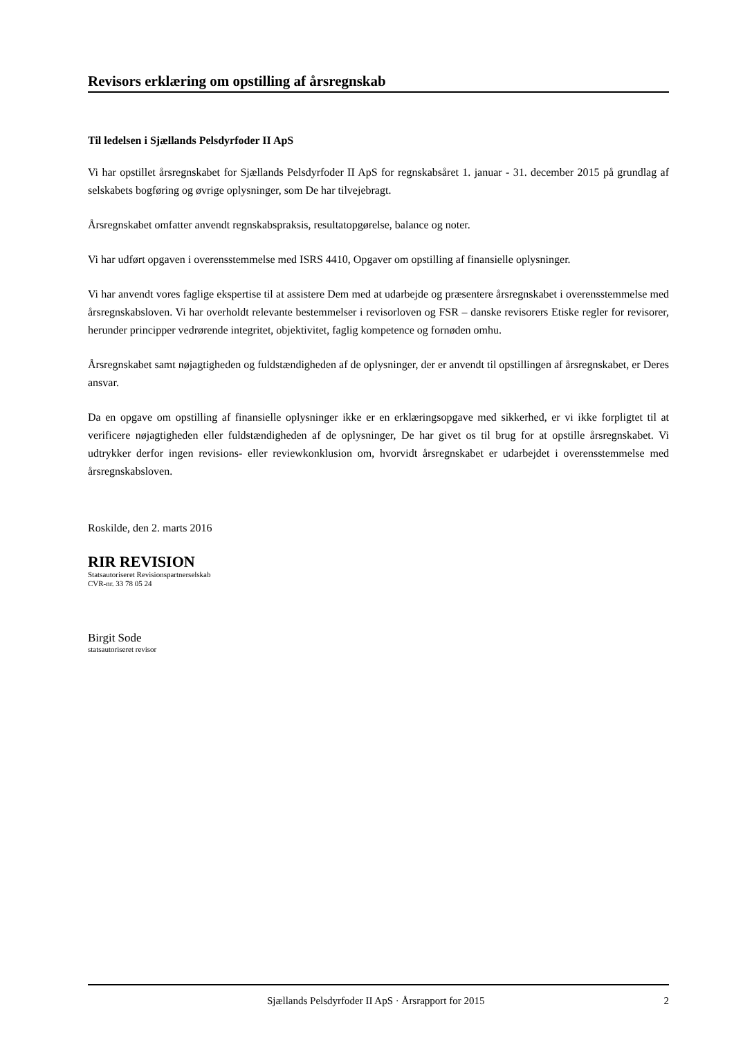Revisors erklæring om opstilling af årsregnskab
Til ledelsen i Sjællands Pelsdyrfoder II ApS
Vi har opstillet årsregnskabet for Sjællands Pelsdyrfoder II ApS for regnskabsåret 1. januar - 31. december 2015 på grundlag af selskabets bogføring og øvrige oplysninger, som De har tilvejebragt.
Årsregnskabet omfatter anvendt regnskabspraksis, resultatopgørelse, balance og noter.
Vi har udført opgaven i overensstemmelse med ISRS 4410, Opgaver om opstilling af finansielle oplysninger.
Vi har anvendt vores faglige ekspertise til at assistere Dem med at udarbejde og præsentere årsregnskabet i overensstemmelse med årsregnskabsloven. Vi har overholdt relevante bestemmelser i revisorloven og FSR – danske revisorers Etiske regler for revisorer, herunder principper vedrørende integritet, objektivitet, faglig kompetence og fornøden omhu.
Årsregnskabet samt nøjagtigheden og fuldstændigheden af de oplysninger, der er anvendt til opstillingen af årsregnskabet, er Deres ansvar.
Da en opgave om opstilling af finansielle oplysninger ikke er en erklæringsopgave med sikkerhed, er vi ikke forpligtet til at verificere nøjagtigheden eller fuldstændigheden af de oplysninger, De har givet os til brug for at opstille årsregnskabet. Vi udtrykker derfor ingen revisions- eller reviewkonklusion om, hvorvidt årsregnskabet er udarbejdet i overensstemmelse med årsregnskabsloven.
Roskilde, den 2. marts 2016
RIR REVISION
Statsautoriseret Revisionspartnerselskab
CVR-nr. 33 78 05 24
Birgit Sode
statsautoriseret revisor
Sjællands Pelsdyrfoder II ApS · Årsrapport for 2015 2